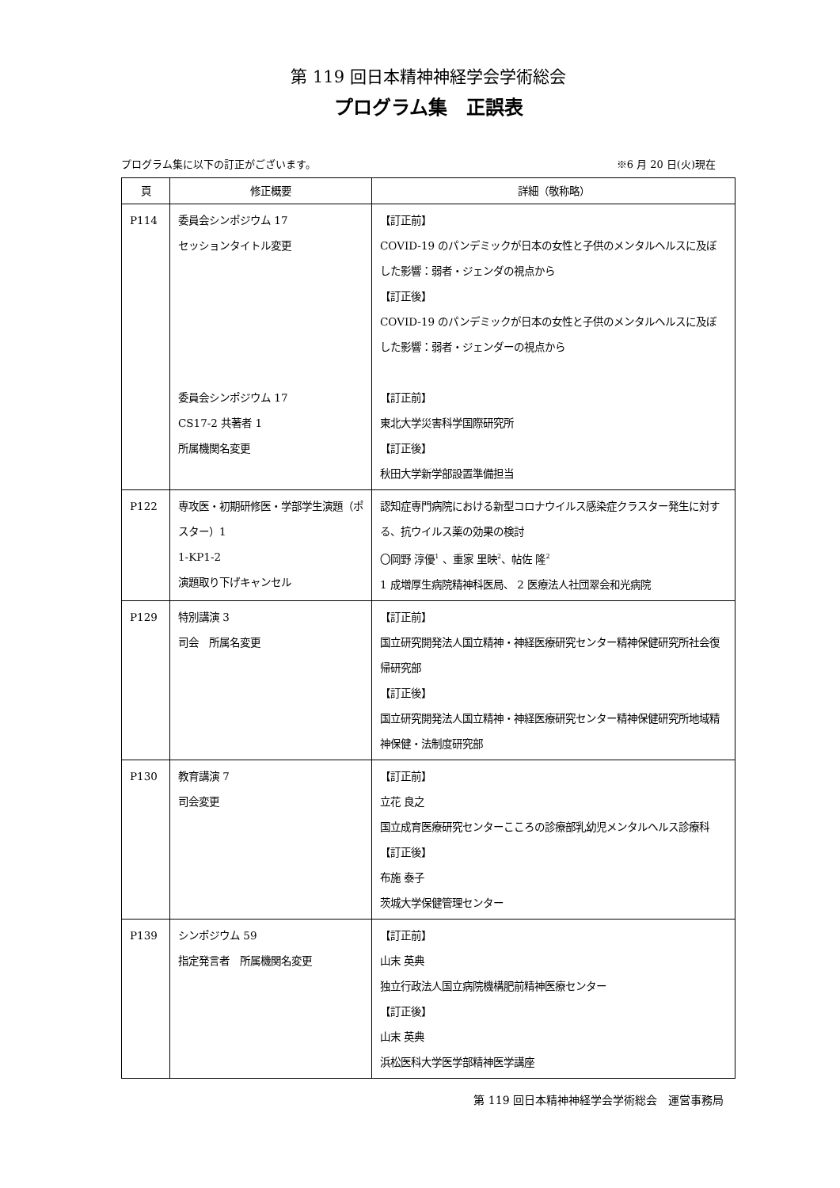第 119 回日本精神神経学会学術総会
プログラム集　正誤表
プログラム集に以下の訂正がございます。 ※6 月 20 日(火)現在
| 頁 | 修正概要 | 詳細（敬称略） |
| --- | --- | --- |
| P114 | 委員会シンポジウム 17 セッションタイトル変更 委員会シンポジウム 17 CS17-2 共著者 1 所属機関名変更 | 【訂正前】 COVID-19 のパンデミックが日本の女性と子供のメンタルヘルスに及ぼした影響：弱者・ジェンダの視点から 【訂正後】 COVID-19 のパンデミックが日本の女性と子供のメンタルヘルスに及ぼした影響：弱者・ジェンダーの視点から 【訂正前】 東北大学災害科学国際研究所 【訂正後】 秋田大学新学部設置準備担当 |
| P122 | 専攻医・初期研修医・学部学生演題（ポスター）1 1-KP1-2 演題取り下げキャンセル | 認知症専門病院における新型コロナウイルス感染症クラスター発生に対する、抗ウイルス薬の効果の検討 〇岡野 淳優<sup>1</sup> 、重家 里映<sup>2</sup>、帖佐 隆<sup>2</sup> 1 成増厚生病院精神科医局、 2 医療法人社団翠会和光病院 |
| P129 | 特別講演 3 司会 所属名変更 | 【訂正前】 国立研究開発法人国立精神・神経医療研究センター精神保健研究所社会復帰研究部 【訂正後】 国立研究開発法人国立精神・神経医療研究センター精神保健研究所地域精神保健・法制度研究部 |
| P130 | 教育講演 7 司会変更 | 【訂正前】 立花 良之 国立成育医療研究センターこころの診療部乳幼児メンタルヘルス診療科 【訂正後】 布施 泰子 茨城大学保健管理センター |
| P139 | シンポジウム 59 指定発言者 所属機関名変更 | 【訂正前】 山末 英典 独立行政法人国立病院機構肥前精神医療センター 【訂正後】 山末 英典 浜松医科大学医学部精神医学講座 |
第 119 回日本精神神経学会学術総会　運営事務局